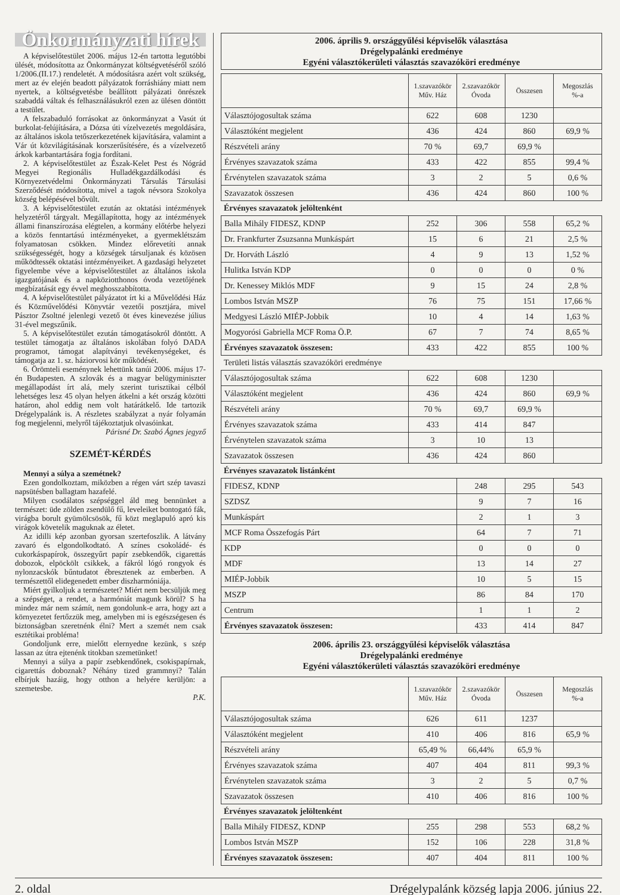Önkormányzati hírek
A képviselőtestület 2006. május 12-én tartotta legutóbbi ülését, módosította az Önkormányzat költségvetéséről szóló 1/2006.(II.17.) rendeletét. A módosításra azért volt szükség, mert az év elején beadott pályázatok forráshiány miatt nem nyertek, a költségvetésbe beállított pályázati önrészek szabaddá váltak és felhasználásukról ezen az ülésen döntött a testület.
A felszabaduló forrásokat az önkormányzat a Vasút út burkolat-felújítására, a Dózsa úti vízelvezetés megoldására, az általános iskola tetőszerkezetének kijavítására, valamint a Vár út közvilágításának korszerűsítésére, és a vízelvezető árkok karbantartására fogja fordítani.
2. A képviselőtestület az Észak-Kelet Pest és Nógrád Megyei Regionális Hulladékgazdálkodási és Környezetvédelmi Önkormányzati Társulás Társulási Szerződését módosította, mivel a tagok névsora Szokolya község belépésével bővült.
3. A képviselőtestület ezután az oktatási intézmények helyzetéről tárgyalt. Megállapította, hogy az intézmények állami finanszírozása elégtelen, a kormány előtérbe helyezi a közös fenntartású intézményeket, a gyermeklétszám folyamatosan csökken. Mindez előrevetíti annak szükségességét, hogy a községek társuljanak és közösen működtessék oktatási intézményeiket. A gazdasági helyzetet figyelembe véve a képviselőtestület az általános iskola igazgatójának és a napköziotthonos óvoda vezetőjének megbízatását egy évvel meghosszabbította.
4. A képviselőtestület pályázatot írt ki a Művelődési Ház és Közművelődési Könyvtár vezetői posztjára, mivel Pásztor Zsoltné jelenlegi vezető öt éves kinevezése július 31-ével megszűnik.
5. A képviselőtestület ezután támogatásokról döntött. A testület támogatja az általános iskolában folyó DADA programot, támogat alapítványi tevékenységeket, és támogatja az 1. sz. háziorvosi kör működését.
6. Örömteli eseménynek lehettünk tanúi 2006. május 17-én Budapesten. A szlovák és a magyar belügyminiszter megállapodást írt alá, mely szerint turisztikai célból lehetséges lesz 45 olyan helyen átkelni a két ország közötti határon, ahol eddig nem volt határátkelő. Ide tartozik Drégelypalánk is. A részletes szabályzat a nyár folyamán fog megjelenni, melyről tájékoztatjuk olvasóinkat.
Párisné Dr. Szabó Ágnes jegyző
SZEMÉT-KÉRDÉS
Mennyi a súlya a szemétnek?
Ezen gondolkoztam, miközben a régen várt szép tavaszi napsütésben ballagtam hazafelé.
Milyen csodálatos szépséggel áld meg bennünket a természet: üde zölden zsendülő fű, leveleiket bontogató fák, virágba borult gyümölcsösök, fű közt meglapuló apró kis virágok követelik maguknak az életet.
Az idilli kép azonban gyorsan szertefoszlik. A látvány zavaró és elgondolkodtató. A színes csokoládé- és cukorkáspapírok, összegyűrt papír zsebkendők, cigarettás dobozok, elpöckölt csikkek, a fákról lógó rongyok és nylonzacskók bűntudatot ébresztenek az emberben. A természettől elidegenedett ember diszharmóniája.
Miért gyilkoljuk a természetet? Miért nem becsüljük meg a szépséget, a rendet, a harmóniát magunk körül? S ha mindez már nem számít, nem gondolunk-e arra, hogy azt a környezetet fertőzzük meg, amelyben mi is egészségesen és biztonságban szeretnénk élni? Mert a szemét nem csak esztétikai probléma!
Gondoljunk erre, mielőtt elernyedne kezünk, s szép lassan az útra ejtenénk titokban szemetünket!
Mennyi a súlya a papír zsebkendőnek, csokispapírnak, cigarettás doboznak? Néhány tized grammnyi? Talán elbírjuk hazáig, hogy otthon a helyére kerüljön: a szemetesbe.
P.K.
2006. április 9. országgyűlési képviselők választása
Drégelypalánki eredménye
Egyéni választókerületi választás szavazóköri eredménye
| | 1.szavazókör Műv. Ház | 2.szavazókör Óvoda | Összesen | Megoszlás %-a |
| --- | --- | --- | --- | --- |
| Választójogosultak száma | 622 | 608 | 1230 | |
| Választóként megjelent | 436 | 424 | 860 | 69,9 % |
| Részvételi arány | 70 % | 69,7 | 69,9 % | |
| Érvényes szavazatok száma | 433 | 422 | 855 | 99,4 % |
| Érvénytelen szavazatok száma | 3 | 2 | 5 | 0,6 % |
| Szavazatok összesen | 436 | 424 | 860 | 100 % |
Érvényes szavazatok jelöltenként
| Balla Mihály FIDESZ, KDNP | 252 | 306 | 558 | 65,2 % |
| Dr. Frankfurter Zsuzsanna Munkáspárt | 15 | 6 | 21 | 2,5 % |
| Dr. Horváth László | 4 | 9 | 13 | 1,52 % |
| Hulitka István KDP | 0 | 0 | 0 | 0 % |
| Dr. Kenessey Miklós MDF | 9 | 15 | 24 | 2,8 % |
| Lombos István MSZP | 76 | 75 | 151 | 17,66 % |
| Medgyesi László MIÉP-Jobbik | 10 | 4 | 14 | 1,63 % |
| Mogyorósi Gabriella MCF Roma Ö.P. | 67 | 7 | 74 | 8,65 % |
| Érvényes szavazatok összesen: | 433 | 422 | 855 | 100 % |
Területi listás választás szavazóköri eredménye
| Választójogosultak száma | 622 | 608 | 1230 | |
| Választóként megjelent | 436 | 424 | 860 | 69,9 % |
| Részvételi arány | 70 % | 69,7 | 69,9 % | |
| Érvényes szavazatok száma | 433 | 414 | 847 | |
| Érvénytelen szavazatok száma | 3 | 10 | 13 | |
| Szavazatok összesen | 436 | 424 | 860 | |
Érvényes szavazatok listánként
| FIDESZ, KDNP | 248 | 295 | 543 |
| SZDSZ | 9 | 7 | 16 |
| Munkáspárt | 2 | 1 | 3 |
| MCF Roma Összefogás Párt | 64 | 7 | 71 |
| KDP | 0 | 0 | 0 |
| MDF | 13 | 14 | 27 |
| MIÉP-Jobbik | 10 | 5 | 15 |
| MSZP | 86 | 84 | 170 |
| Centrum | 1 | 1 | 2 |
| Érvényes szavazatok összesen: | 433 | 414 | 847 |
2006. április 23. országgyűlési képviselők választása
Drégelypalánki eredménye
Egyéni választókerületi választás szavazóköri eredménye
| | 1.szavazókör Műv. Ház | 2.szavazókör Óvoda | Összesen | Megoszlás %-a |
| --- | --- | --- | --- | --- |
| Választójogosultak száma | 626 | 611 | 1237 | |
| Választóként megjelent | 410 | 406 | 816 | 65,9 % |
| Részvételi arány | 65,49 % | 66,44% | 65,9 % | |
| Érvényes szavazatok száma | 407 | 404 | 811 | 99,3 % |
| Érvénytelen szavazatok száma | 3 | 2 | 5 | 0,7 % |
| Szavazatok összesen | 410 | 406 | 816 | 100 % |
Érvényes szavazatok jelöltenként
| Balla Mihály FIDESZ, KDNP | 255 | 298 | 553 | 68,2 % |
| Lombos István MSZP | 152 | 106 | 228 | 31,8 % |
| Érvényes szavazatok összesen: | 407 | 404 | 811 | 100 % |
2. oldal Drégelypalánk község lapja 2006. június 22.